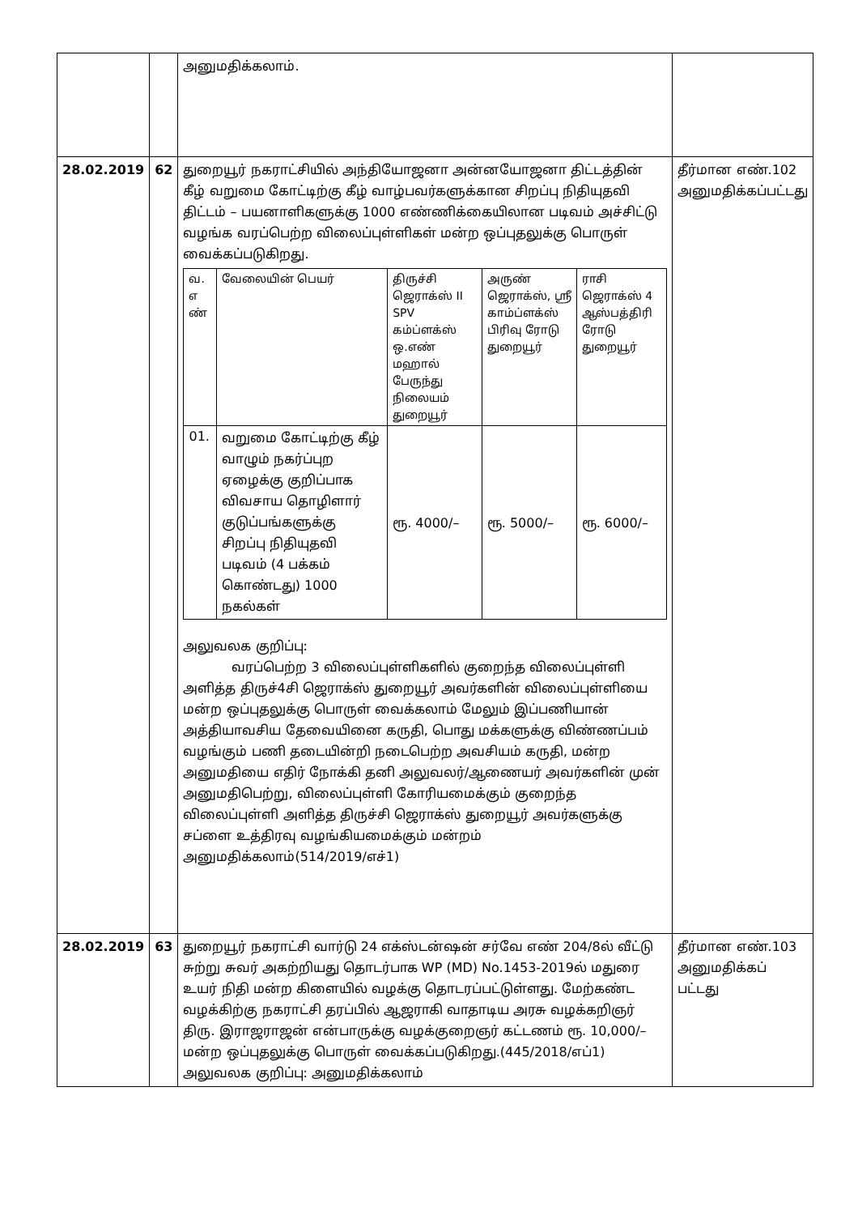| | | அனுமதிக்கலாம். | |
| 28.02.2019 | 62 | துறையூர் நகராட்சியில் அந்தியோஜனா அன்னயோஜனா திட்டத்தின் கீழ் வறுமை கோட்டிற்கு கீழ் வாழ்பவர்களுக்கான சிறப்பு நிதியுதவி திட்டம் – பயனாளிகளுக்கு 1000 எண்ணிக்கையிலான படிவம் அச்சிட்டு வழங்க வரப்பெற்ற விலைப்புள்ளிகள் மன்ற ஒப்புதலுக்கு பொருள் வைக்கப்படுகிறது. / வ. எ ண் / வேலையின் பெயர் / திருச்சி ஜெராக்ஸ் II SPV கம்ப்ளக்ஸ் ஒ.எண் மஹால் பேருந்து நிலையம் துறையூர் / அருண் ஜெராக்ஸ், ஸ்ரீ காம்ப்ளக்ஸ் பிரிவு ரோடு துறையூர் / ராசி ஜெராக்ஸ் 4 ஆஸ்பத்திரி ரோடு துறையூர் / / 01. / வறுமை கோட்டிற்கு கீழ் வாழும் நகர்ப்புற ஏழைக்கு குறிப்பாக விவசாய தொழிளார் குடுப்பங்களுக்கு சிறப்பு நிதியுதவி படிவம் (4 பக்கம் கொண்டது) 1000 நகல்கள் / ரூ. 4000/– / ரூ. 5000/– / ரூ. 6000/– / அலுவலக குறிப்பு: வரப்பெற்ற 3 விலைப்புள்ளிகளில் குறைந்த விலைப்புள்ளி அளித்த திருச்4சி ஜெராக்ஸ் துறையூர் அவர்களின் விலைப்புள்ளியை மன்ற ஒப்புதலுக்கு பொருள் வைக்கலாம் மேலும் இப்பணியான் அத்தியாவசிய தேவையினை கருதி, பொது மக்களுக்கு விண்ணப்பம் வழங்கும் பணி தடையின்றி நடைபெற்ற அவசியம் கருதி, மன்ற அனுமதியை எதிர் நோக்கி தனி அலுவலர்/ஆணையர் அவர்களின் முன் அனுமதிபெற்று, விலைப்புள்ளி கோரியமைக்கும் குறைந்த விலைப்புள்ளி அளித்த திருச்சி ஜெராக்ஸ் துறையூர் அவர்களுக்கு சப்ளை உத்திரவு வழங்கியமைக்கும் மன்றம் அனுமதிக்கலாம்(514/2019/எச்1) | தீர்மான எண்.102 அனுமதிக்கப்பட்டது |
| 28.02.2019 | 63 | துறையூர் நகராட்சி வார்டு 24 எக்ஸ்டன்ஷன் சர்வே எண் 204/8ல் வீட்டு சுற்று சுவர் அகற்றியது தொடர்பாக WP (MD) No.1453-2019ல் மதுரை உயர் நிதி மன்ற கிளையில் வழக்கு தொடரப்பட்டுள்ளது. மேற்கண்ட வழக்கிற்கு நகராட்சி தரப்பில் ஆஜராகி வாதாடிய அரசு வழக்கறிஞர் திரு. இராஜராஜன் என்பாருக்கு வழக்குறைஞர் கட்டணம் ரூ. 10,000/– மன்ற ஒப்புதலுக்கு பொருள் வைக்கப்படுகிறது.(445/2018/எப்1) அலுவலக குறிப்பு: அனுமதிக்கலாம் | தீர்மான எண்.103 அனுமதிக்கப் பட்டது |